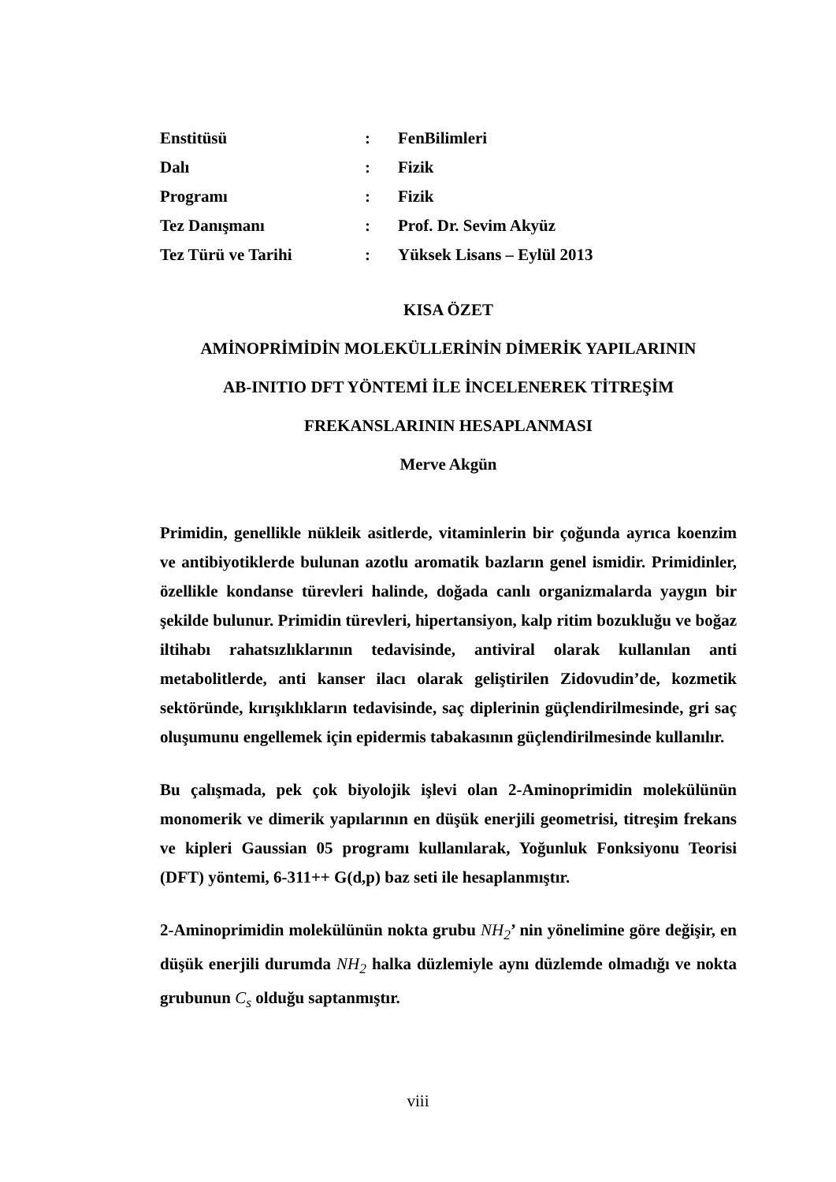Enstitüsü: FenBilimleri
Dalı: Fizik
Programı: Fizik
Tez Danışmanı: Prof. Dr. Sevim Akyüz
Tez Türü ve Tarihi: Yüksek Lisans – Eylül 2013
KISA ÖZET
AMİNOPRİMİDİN MOLEKÜLLERİNİN DİMERİK YAPILARININ
AB-INITIO DFT YÖNTEMİ İLE İNCELENEREK TİTREŞİM
FREKANSLARININ HESAPLANMASI
Merve Akgün
Primidin, genellikle nükleik asitlerde, vitaminlerin bir çoğunda ayrıca koenzim ve antibiyotiklerde bulunan azotlu aromatik bazların genel ismidir. Primidinler, özellikle kondanse türevleri halinde, doğada canlı organizmalarda yaygın bir şekilde bulunur. Primidin türevleri, hipertansiyon, kalp ritim bozukluğu ve boğaz iltihabı rahatsızlıklarının tedavisinde, antiviral olarak kullanılan anti metabolitlerde, anti kanser ilacı olarak geliştirilen Zidovudin’de, kozmetik sektöründe, kırışıklıkların tedavisinde, saç diplerinin güçlendirilmesinde, gri saç oluşumunu engellemek için epidermis tabakasının güçlendirilmesinde kullanılır.
Bu çalışmada, pek çok biyolojik işlevi olan 2-Aminoprimidin molekülünün monomerik ve dimerik yapılarının en düşük enerjili geometrisi, titreşim frekans ve kipleri Gaussian 05 programı kullanılarak, Yoğunluk Fonksiyonu Teorisi (DFT) yöntemi, 6-311++ G(d,p) baz seti ile hesaplanmıştır.
2-Aminoprimidin molekülünün nokta grubu NH<sub>2</sub>’ nin yönelimine göre değişir, en düşük enerjili durumda NH<sub>2</sub> halka düzlemiyle aynı düzlemde olmadığı ve nokta grubunun C<sub>s</sub> olduğu saptanmıştır.
viii